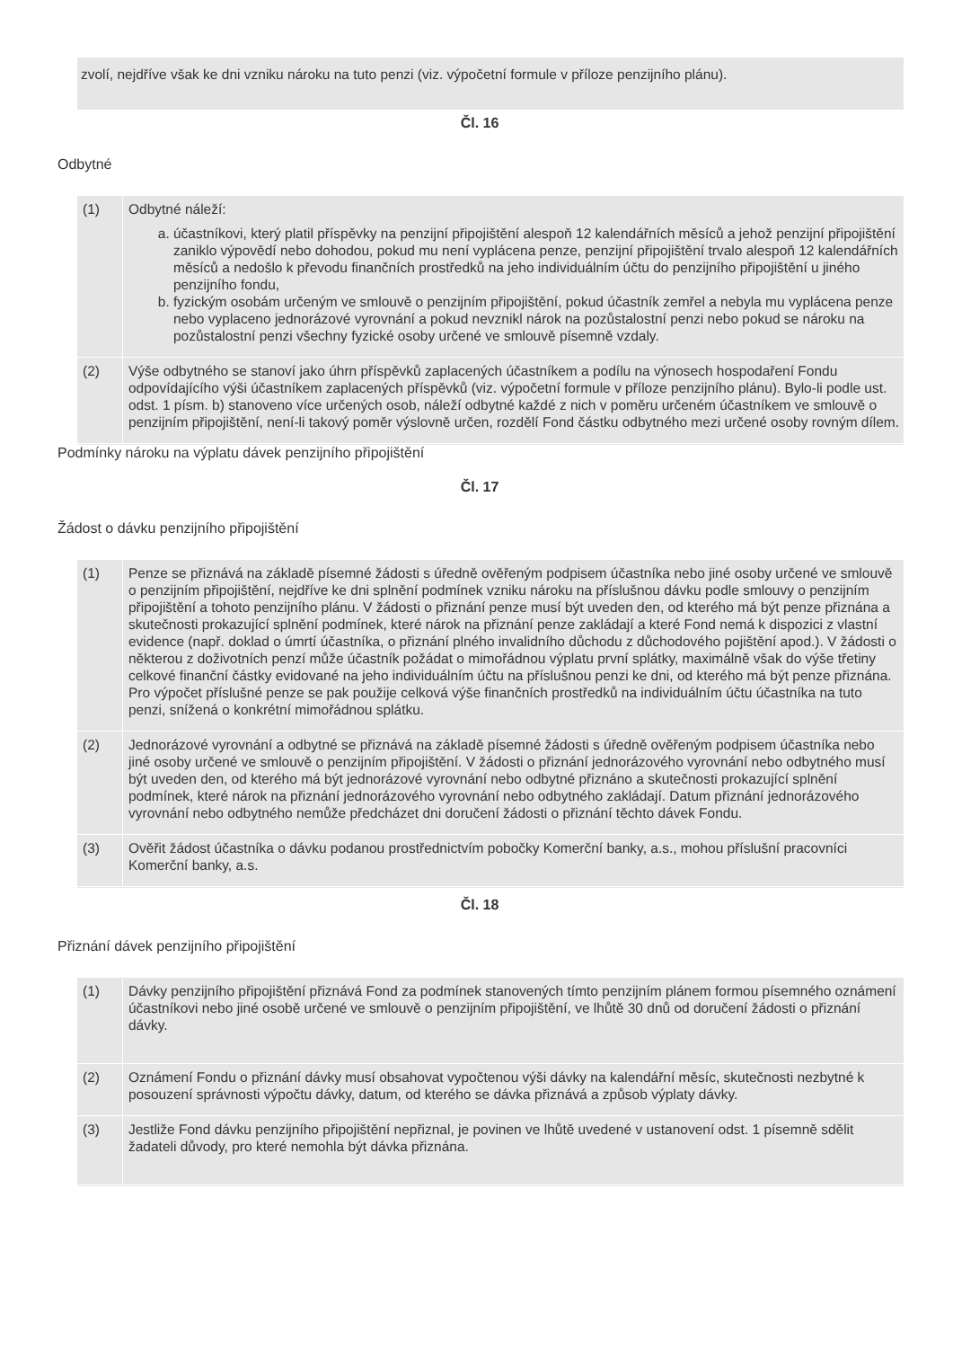zvolí, nejdříve však ke dni vzniku nároku na tuto penzi (viz. výpočetní formule v příloze penzijního plánu).
Čl. 16
Odbytné
| (1) | Odbytné náleží: a. účastníkovi, který platil příspěvky na penzijní připojištění alespoň 12 kalendářních měsíců a jehož penzijní připojištění zaniklo výpovědí nebo dohodou, pokud mu není vyplácena penze, penzijní připojištění trvalo alespoň 12 kalendářních měsíců a nedošlo k převodu finančních prostředků na jeho individuálním účtu do penzijního připojištění u jiného penzijního fondu, b. fyzickým osobám určeným ve smlouvě o penzijním připojištění, pokud účastník zemřel a nebyla mu vyplácena penze nebo vyplaceno jednorázové vyrovnání a pokud nevznikl nárok na pozůstalostní penzi nebo pokud se nároku na pozůstalostní penzi všechny fyzické osoby určené ve smlouvě písemně vzdaly. |
| (2) | Výše odbytného se stanoví jako úhrn příspěvků zaplacených účastníkem a podílu na výnosech hospodaření Fondu odpovídajícího výši účastníkem zaplacených příspěvků (viz. výpočetní formule v příloze penzijního plánu). Bylo-li podle ust. odst. 1 písm. b) stanoveno více určených osob, náleží odbytné každé z nich v poměru určeném účastníkem ve smlouvě o penzijním připojištění, není-li takový poměr výslovně určen, rozdělí Fond částku odbytného mezi určené osoby rovným dílem. |
Podmínky nároku na výplatu dávek penzijního připojištění
Čl. 17
Žádost o dávku penzijního připojištění
| (1) | Penze se přiznává na základě písemné žádosti s úředně ověřeným podpisem účastníka nebo jiné osoby určené ve smlouvě o penzijním připojištění, nejdříve ke dni splnění podmínek vzniku nároku na příslušnou dávku podle smlouvy o penzijním připojištění a tohoto penzijního plánu. V žádosti o přiznání penze musí být uveden den, od kterého má být penze přiznána a skutečnosti prokazující splnění podmínek, které nárok na přiznání penze zakládají a které Fond nemá k dispozici z vlastní evidence (např. doklad o úmrtí účastníka, o přiznání plného invalidního důchodu z důchodového pojištění apod.). V žádosti o některou z doživotních penzí může účastník požádat o mimořádnou výplatu první splátky, maximálně však do výše třetiny celkové finanční částky evidované na jeho individuálním účtu na příslušnou penzi ke dni, od kterého má být penze přiznána. Pro výpočet příslušné penze se pak použije celková výše finančních prostředků na individuálním účtu účastníka na tuto penzi, snížená o konkrétní mimořádnou splátku. |
| (2) | Jednorázové vyrovnání a odbytné se přiznává na základě písemné žádosti s úředně ověřeným podpisem účastníka nebo jiné osoby určené ve smlouvě o penzijním připojištění. V žádosti o přiznání jednorázového vyrovnání nebo odbytného musí být uveden den, od kterého má být jednorázové vyrovnání nebo odbytné přiznáno a skutečnosti prokazující splnění podmínek, které nárok na přiznání jednorázového vyrovnání nebo odbytného zakládají. Datum přiznání jednorázového vyrovnání nebo odbytného nemůže předcházet dni doručení žádosti o přiznání těchto dávek Fondu. |
| (3) | Ověřit žádost účastníka o dávku podanou prostřednictvím pobočky Komerční banky, a.s., mohou příslušní pracovníci Komerční banky, a.s. |
Čl. 18
Přiznání dávek penzijního připojištění
| (1) | Dávky penzijního připojištění přiznává Fond za podmínek stanovených tímto penzijním plánem formou písemného oznámení účastníkovi nebo jiné osobě určené ve smlouvě o penzijním připojištění, ve lhůtě 30 dnů od doručení žádosti o přiznání dávky. |
| (2) | Oznámení Fondu o přiznání dávky musí obsahovat vypočtenou výši dávky na kalendářní měsíc, skutečnosti nezbytné k posouzení správnosti výpočtu dávky, datum, od kterého se dávka přiznává a způsob výplaty dávky. |
| (3) | Jestliže Fond dávku penzijního připojištění nepřiznal, je povinen ve lhůtě uvedené v ustanovení odst. 1 písemně sdělit žadateli důvody, pro které nemohla být dávka přiznána. |